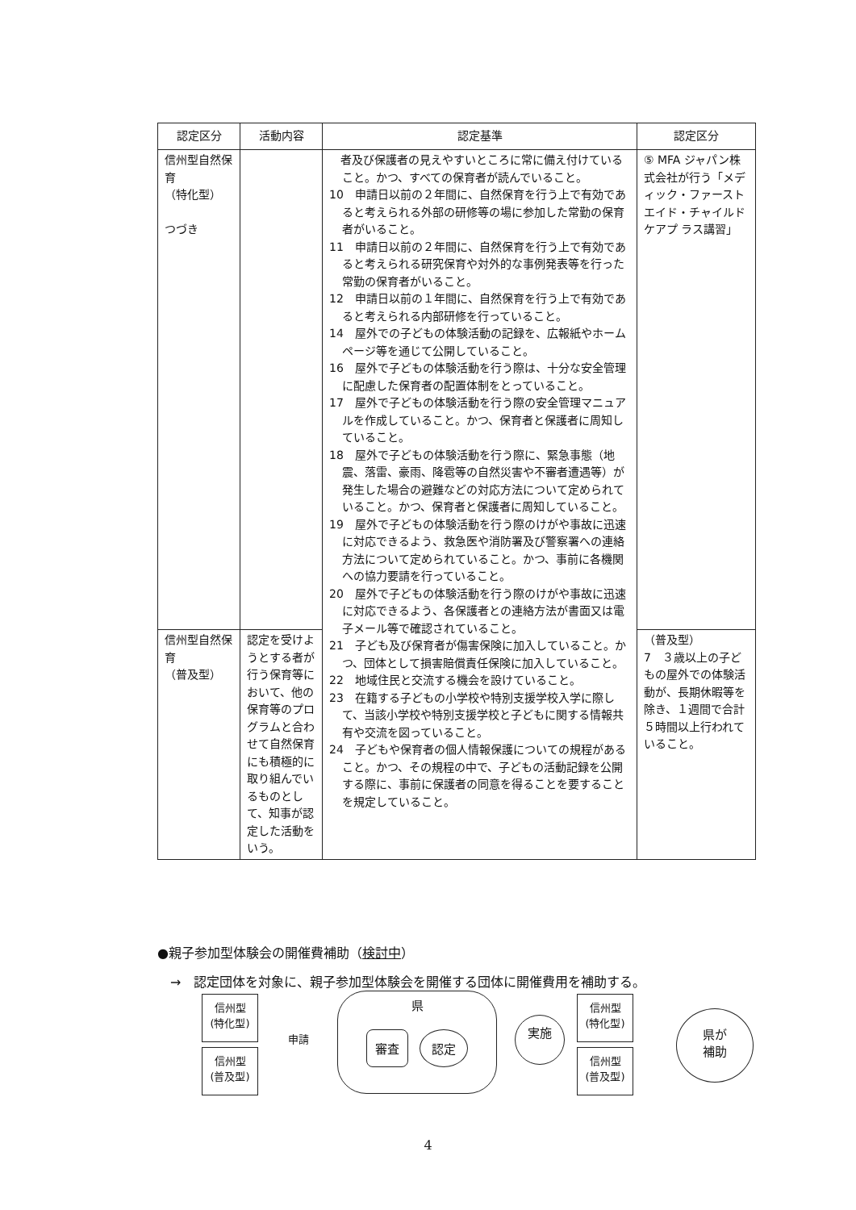| 認定区分 | 活動内容 | 認定基準 | 認定区分 |
| --- | --- | --- | --- |
| 信州型自然保育 （特化型） つづき | | 者及び保護者の見えやすいところに常に備え付けていること。かつ、すべての保育者が読んでいること。 10 申請日以前の２年間に、自然保育を行う上で有効であると考えられる外部の研修等の場に参加した常勤の保育者がいること。 11 申請日以前の２年間に、自然保育を行う上で有効であると考えられる研究保育や対外的な事例発表等を行った常勤の保育者がいること。 12 申請日以前の１年間に、自然保育を行う上で有効であると考えられる内部研修を行っていること。 14 屋外での子どもの体験活動の記録を、広報紙やホームページ等を通じて公開していること。 16 屋外で子どもの体験活動を行う際は、十分な安全管理に配慮した保育者の配置体制をとっていること。 17 屋外で子どもの体験活動を行う際の安全管理マニュアルを作成していること。かつ、保育者と保護者に周知していること。 18 屋外で子どもの体験活動を行う際に、緊急事態（地震、落雷、豪雨、降雹等の自然災害や不審者遭遇等）が発生した場合の避難などの対応方法について定められていること。かつ、保育者と保護者に周知していること。 19 屋外で子どもの体験活動を行う際のけがや事故に迅速に対応できるよう、救急医や消防署及び警察署への連絡方法について定められていること。かつ、事前に各機関への協力要請を行っていること。 20 屋外で子どもの体験活動を行う際のけがや事故に迅速に対応できるよう、各保護者との連絡方法が書面又は電子メール等で確認されていること。 21 子ども及び保育者が傷害保険に加入していること。かつ、団体として損害賠償責任保険に加入していること。 22 地域住民と交流する機会を設けていること。 23 在籍する子どもの小学校や特別支援学校入学に際して、当該小学校や特別支援学校と子どもに関する情報共有や交流を図っていること。 24 子どもや保育者の個人情報保護についての規程があること。かつ、その規程の中で、子どもの活動記録を公開する際に、事前に保護者の同意を得ることを要することを規定していること。 | ⑤ MFA ジャパン株式会社が行う「メディック・ファーストエイド・チャイルドケアプ ラス講習」 |
| 信州型自然保育 （普及型） | 認定を受けようとする者が行う保育等において、他の保育等のプログラムと合わせて自然保育にも積極的に取り組んでいるものとして、知事が認定した活動をいう。 | | （普及型） 7 ３歳以上の子どもの屋外での体験活動が、長期休暇等を除き、１週間で合計５時間以上行われていること。 |
●親子参加型体験会の開催費補助（検討中）
　→　認定団体を対象に、親子参加型体験会を開催する団体に開催費用を補助する。
信州型
(特化型)
信州型
(普及型)
申請
県
審査 認定
実施
信州型
(特化型)
信州型
(普及型)
県が
補助
4